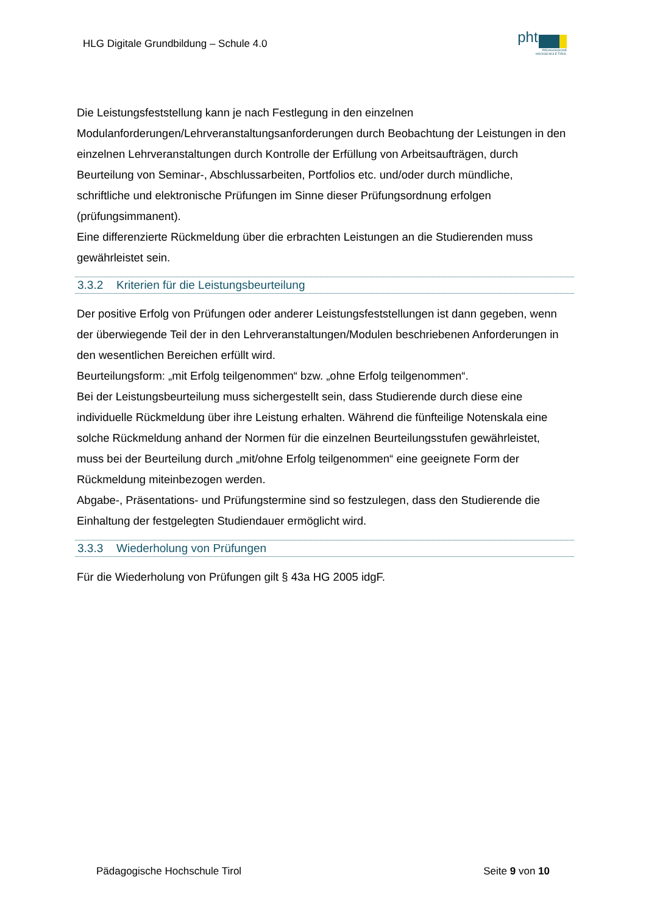HLG Digitale Grundbildung – Schule 4.0
pht
PÄDAGOGISCHE
HOCHSCHULE TIROL
Die Leistungsfeststellung kann je nach Festlegung in den einzelnen Modulanforderungen/Lehrveranstaltungsanforderungen durch Beobachtung der Leistungen in den einzelnen Lehrveranstaltungen durch Kontrolle der Erfüllung von Arbeitsaufträgen, durch Beurteilung von Seminar-, Abschlussarbeiten, Portfolios etc. und/oder durch mündliche, schriftliche und elektronische Prüfungen im Sinne dieser Prüfungsordnung erfolgen (prüfungsimmanent).
Eine differenzierte Rückmeldung über die erbrachten Leistungen an die Studierenden muss gewährleistet sein.
3.3.2 Kriterien für die Leistungsbeurteilung
Der positive Erfolg von Prüfungen oder anderer Leistungsfeststellungen ist dann gegeben, wenn der überwiegende Teil der in den Lehrveranstaltungen/Modulen beschriebenen Anforderungen in den wesentlichen Bereichen erfüllt wird.
Beurteilungsform: „mit Erfolg teilgenommen“ bzw. „ohne Erfolg teilgenommen“.
Bei der Leistungsbeurteilung muss sichergestellt sein, dass Studierende durch diese eine individuelle Rückmeldung über ihre Leistung erhalten. Während die fünfteilige Notenskala eine solche Rückmeldung anhand der Normen für die einzelnen Beurteilungsstufen gewährleistet, muss bei der Beurteilung durch „mit/ohne Erfolg teilgenommen“ eine geeignete Form der Rückmeldung miteinbezogen werden.
Abgabe-, Präsentations- und Prüfungstermine sind so festzulegen, dass den Studierende die Einhaltung der festgelegten Studiendauer ermöglicht wird.
3.3.3 Wiederholung von Prüfungen
Für die Wiederholung von Prüfungen gilt § 43a HG 2005 idgF.
Pädagogische Hochschule Tirol Seite 9 von 10